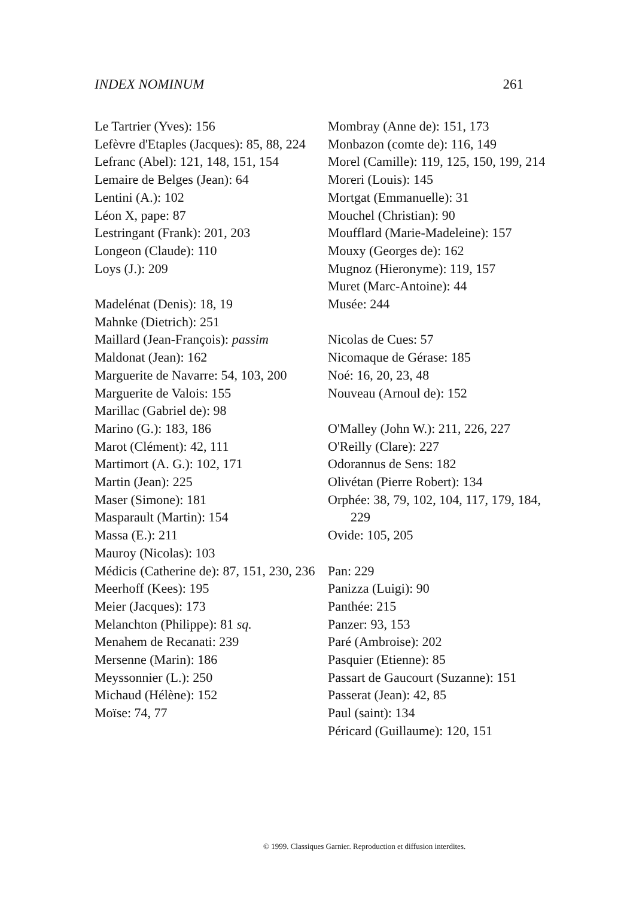INDEX NOMINUM 261
Le Tartrier (Yves): 156
Lefèvre d'Etaples (Jacques): 85, 88, 224
Lefranc (Abel): 121, 148, 151, 154
Lemaire de Belges (Jean): 64
Lentini (A.): 102
Léon X, pape: 87
Lestringant (Frank): 201, 203
Longeon (Claude): 110
Loys (J.): 209
Madelénat (Denis): 18, 19
Mahnke (Dietrich): 251
Maillard (Jean-François): passim
Maldonat (Jean): 162
Marguerite de Navarre: 54, 103, 200
Marguerite de Valois: 155
Marillac (Gabriel de): 98
Marino (G.): 183, 186
Marot (Clément): 42, 111
Martimort (A. G.): 102, 171
Martin (Jean): 225
Maser (Simone): 181
Masparault (Martin): 154
Massa (E.): 211
Mauroy (Nicolas): 103
Médicis (Catherine de): 87, 151, 230, 236
Meerhoff (Kees): 195
Meier (Jacques): 173
Melanchton (Philippe): 81 sq.
Menahem de Recanati: 239
Mersenne (Marin): 186
Meyssonnier (L.): 250
Michaud (Hélène): 152
Moïse: 74, 77
Mombray (Anne de): 151, 173
Monbazon (comte de): 116, 149
Morel (Camille): 119, 125, 150, 199, 214
Moreri (Louis): 145
Mortgat (Emmanuelle): 31
Mouchel (Christian): 90
Moufflard (Marie-Madeleine): 157
Mouxy (Georges de): 162
Mugnoz (Hieronyme): 119, 157
Muret (Marc-Antoine): 44
Musée: 244
Nicolas de Cues: 57
Nicomaque de Gérase: 185
Noé: 16, 20, 23, 48
Nouveau (Arnoul de): 152
O'Malley (John W.): 211, 226, 227
O'Reilly (Clare): 227
Odorannus de Sens: 182
Olivétan (Pierre Robert): 134
Orphée: 38, 79, 102, 104, 117, 179, 184, 229
Ovide: 105, 205
Pan: 229
Panizza (Luigi): 90
Panthée: 215
Panzer: 93, 153
Paré (Ambroise): 202
Pasquier (Etienne): 85
Passart de Gaucourt (Suzanne): 151
Passerat (Jean): 42, 85
Paul (saint): 134
Péricard (Guillaume): 120, 151
© 1999. Classiques Garnier. Reproduction et diffusion interdites.